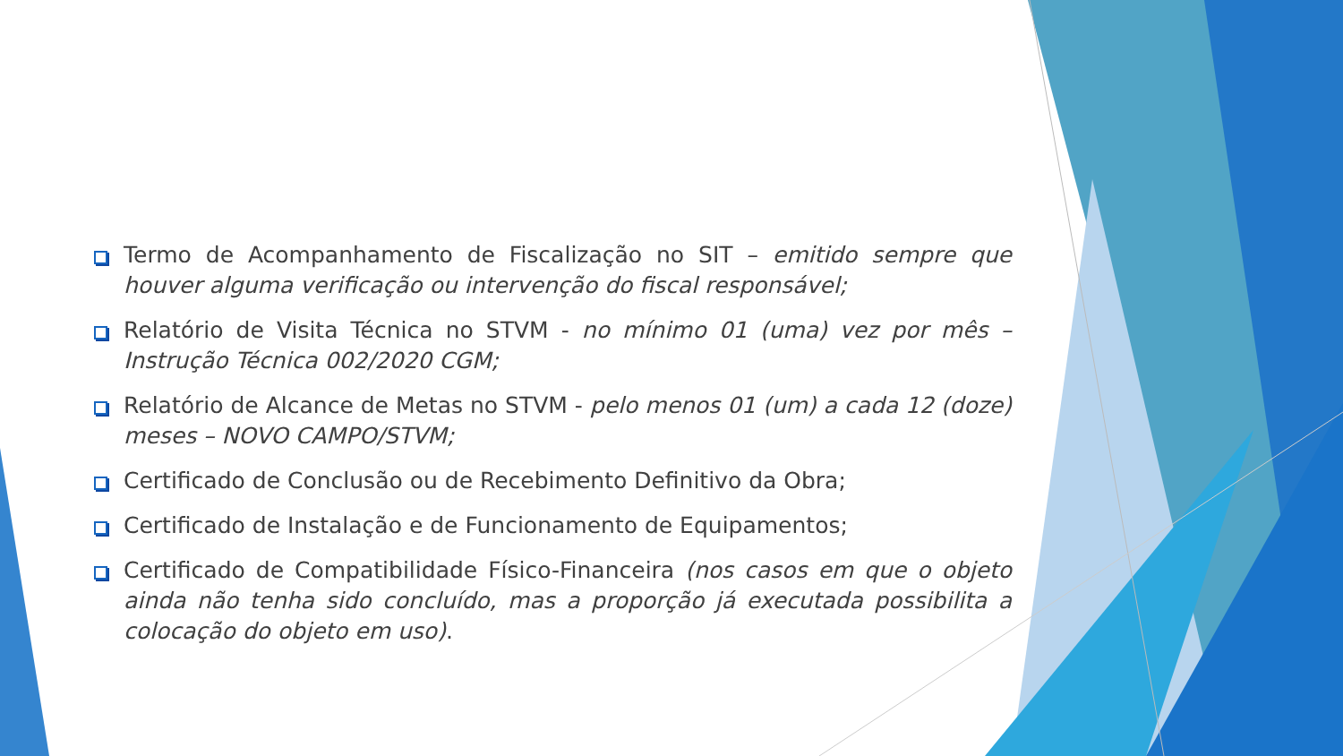Termo de Acompanhamento de Fiscalização no SIT – emitido sempre que houver alguma verificação ou intervenção do fiscal responsável;
Relatório de Visita Técnica no STVM - no mínimo 01 (uma) vez por mês – Instrução Técnica 002/2020 CGM;
Relatório de Alcance de Metas no STVM - pelo menos 01 (um) a cada 12 (doze) meses – NOVO CAMPO/STVM;
Certificado de Conclusão ou de Recebimento Definitivo da Obra;
Certificado de Instalação e de Funcionamento de Equipamentos;
Certificado de Compatibilidade Físico-Financeira (nos casos em que o objeto ainda não tenha sido concluído, mas a proporção já executada possibilita a colocação do objeto em uso).